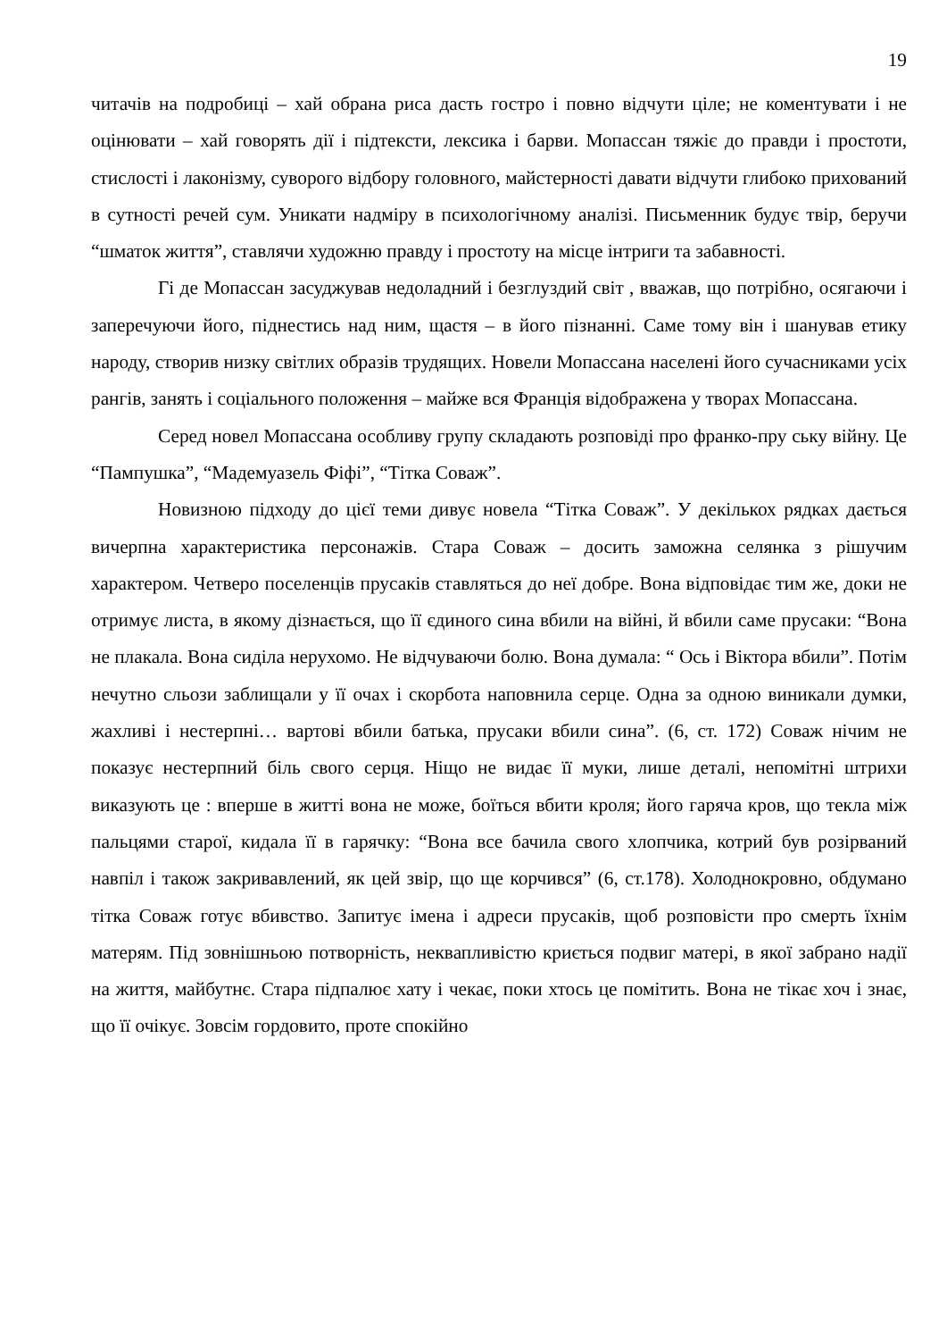19
читачів на подробиці – хай обрана риса дасть гостро і повно відчути ціле; не коментувати і не оцінювати – хай говорять дії і підтексти, лексика і барви. Мопассан тяжіє до правди і простоти, стислості і лаконізму, суворого відбору головного, майстерності давати відчути глибоко прихований в сутності речей сум. Уникати надміру в психологічному аналізі. Письменник будує твір, беручи “шматок життя”, ставлячи художню правду і простоту на місце інтриги та забавності.
Гі де Мопассан засуджував недоладний і безглуздий світ , вважав, що потрібно, осягаючи і заперечуючи його, піднестись над ним, щастя – в його пізнанні. Саме тому він і шанував етику народу, створив низку світлих образів трудящих. Новели Мопассана населені його сучасниками усіх рангів, занять і соціального положення – майже вся Франція відображена у творах Мопассана.
Серед новел Мопассана особливу групу складають розповіді про франко-пру ську війну. Це “Пампушка”, “Мадемуазель Фіфі”, “Тітка Соваж”.
Новизною підходу до цієї теми дивує новела “Тітка Соваж”. У декількох рядках дається вичерпна характеристика персонажів. Стара Соваж – досить заможна селянка з рішучим характером. Четверо поселенців прусаків ставляться до неї добре. Вона відповідає тим же, доки не отримує листа, в якому дізнається, що її єдиного сина вбили на війні, й вбили саме прусаки: “Вона не плакала. Вона сиділа нерухомо. Не відчуваючи болю. Вона думала: “ Ось і Віктора вбили”. Потім нечутно сльози заблищали у її очах і скорбота наповнила серце. Одна за одною виникали думки, жахливі і нестерпні… вартові вбили батька, прусаки вбили сина”. (6, ст. 172) Соваж нічим не показує нестерпний біль свого серця. Ніщо не видає її муки, лише деталі, непомітні штрихи виказують це : вперше в житті вона не може, боїться вбити кроля; його гаряча кров, що текла між пальцями старої, кидала її в гарячку: “Вона все бачила свого хлопчика, котрий був розірваний навпіл і також закривавлений, як цей звір, що ще корчився” (6, ст.178). Холоднокровно, обдумано тітка Соваж готує вбивство. Запитує імена і адреси прусаків, щоб розповісти про смерть їхнім матерям. Під зовнішньою потворність, неквапливістю криється подвиг матері, в якої забрано надії на життя, майбутнє. Стара підпалює хату і чекає, поки хтось це помітить. Вона не тікає хоч і знає, що її очікує. Зовсім гордовито, проте спокійно